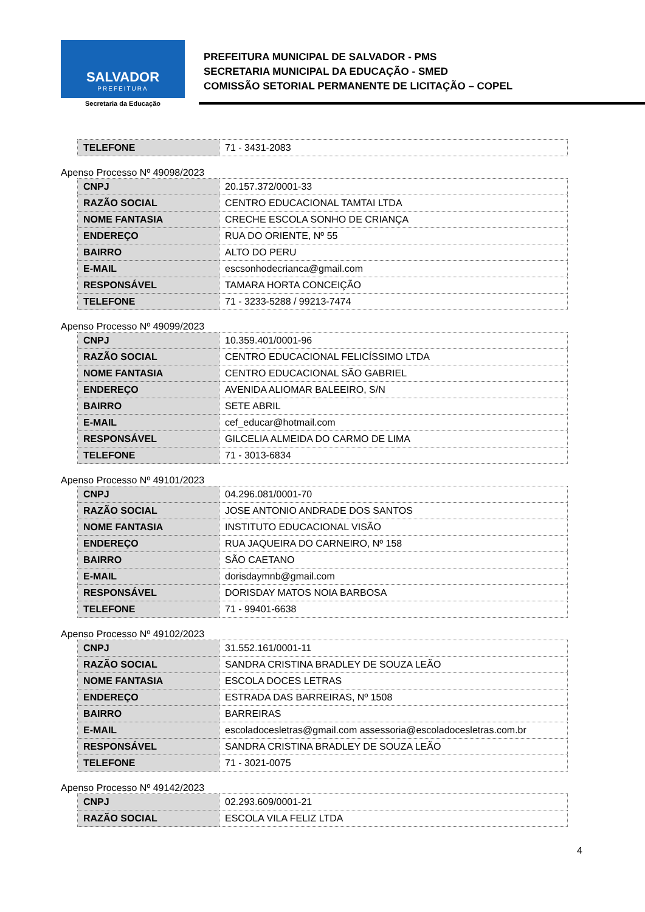SALVADOR
PREFEITURA
Secretaria da Educação
PREFEITURA MUNICIPAL DE SALVADOR - PMS
SECRETARIA MUNICIPAL DA EDUCAÇÃO - SMED
COMISSÃO SETORIAL PERMANENTE DE LICITAÇÃO – COPEL
| TELEFONE | 71 - 3431-2083 |
Apenso Processo Nº 49098/2023
| CNPJ | 20.157.372/0001-33 |
| RAZÃO SOCIAL | CENTRO EDUCACIONAL TAMTAI LTDA |
| NOME FANTASIA | CRECHE ESCOLA SONHO DE CRIANÇA |
| ENDEREÇO | RUA DO ORIENTE, Nº 55 |
| BAIRRO | ALTO DO PERU |
| E-MAIL | escsonhodecrianca@gmail.com |
| RESPONSÁVEL | TAMARA HORTA CONCEIÇÃO |
| TELEFONE | 71 - 3233-5288 / 99213-7474 |
Apenso Processo Nº 49099/2023
| CNPJ | 10.359.401/0001-96 |
| RAZÃO SOCIAL | CENTRO EDUCACIONAL FELICÍSSIMO LTDA |
| NOME FANTASIA | CENTRO EDUCACIONAL SÃO GABRIEL |
| ENDEREÇO | AVENIDA ALIOMAR BALEEIRO, S/N |
| BAIRRO | SETE ABRIL |
| E-MAIL | cef_educar@hotmail.com |
| RESPONSÁVEL | GILCELIA ALMEIDA DO CARMO DE LIMA |
| TELEFONE | 71 - 3013-6834 |
Apenso Processo Nº 49101/2023
| CNPJ | 04.296.081/0001-70 |
| RAZÃO SOCIAL | JOSE ANTONIO ANDRADE DOS SANTOS |
| NOME FANTASIA | INSTITUTO EDUCACIONAL VISÃO |
| ENDEREÇO | RUA JAQUEIRA DO CARNEIRO, Nº 158 |
| BAIRRO | SÃO CAETANO |
| E-MAIL | dorisdaymnb@gmail.com |
| RESPONSÁVEL | DORISDAY MATOS NOIA BARBOSA |
| TELEFONE | 71 - 99401-6638 |
Apenso Processo Nº 49102/2023
| CNPJ | 31.552.161/0001-11 |
| RAZÃO SOCIAL | SANDRA CRISTINA BRADLEY DE SOUZA LEÃO |
| NOME FANTASIA | ESCOLA DOCES LETRAS |
| ENDEREÇO | ESTRADA DAS BARREIRAS, Nº 1508 |
| BAIRRO | BARREIRAS |
| E-MAIL | escoladocesletras@gmail.com assessoria@escoladocesletras.com.br |
| RESPONSÁVEL | SANDRA CRISTINA BRADLEY DE SOUZA LEÃO |
| TELEFONE | 71 - 3021-0075 |
Apenso Processo Nº 49142/2023
| CNPJ | 02.293.609/0001-21 |
| RAZÃO SOCIAL | ESCOLA VILA FELIZ LTDA |
4